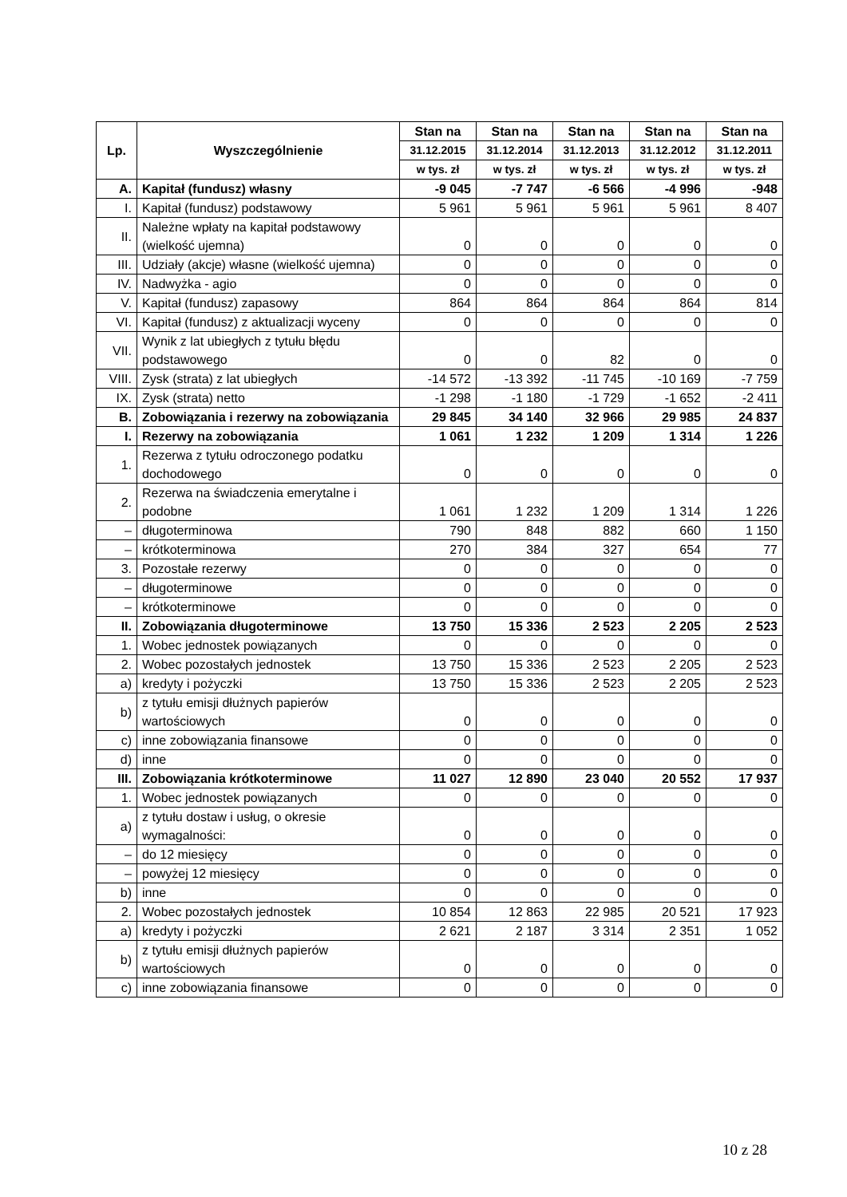| Lp. | Wyszczególnienie | Stan na | Stan na | Stan na | Stan na | Stan na |
| --- | --- | --- | --- | --- | --- | --- |
| | | 31.12.2015 | 31.12.2014 | 31.12.2013 | 31.12.2012 | 31.12.2011 |
| | | w tys. zł | w tys. zł | w tys. zł | w tys. zł | w tys. zł |
| A. | Kapitał (fundusz) własny | -9 045 | -7 747 | -6 566 | -4 996 | -948 |
| I. | Kapitał (fundusz) podstawowy | 5 961 | 5 961 | 5 961 | 5 961 | 8 407 |
| II. | Należne wpłaty na kapitał podstawowy (wielkość ujemna) | 0 | 0 | 0 | 0 | 0 |
| III. | Udziały (akcje) własne (wielkość ujemna) | 0 | 0 | 0 | 0 | 0 |
| IV. | Nadwyżka - agio | 0 | 0 | 0 | 0 | 0 |
| V. | Kapitał (fundusz) zapasowy | 864 | 864 | 864 | 864 | 814 |
| VI. | Kapitał (fundusz) z aktualizacji wyceny | 0 | 0 | 0 | 0 | 0 |
| VII. | Wynik z lat ubiegłych z tytułu błędu podstawowego | 0 | 0 | 82 | 0 | 0 |
| VIII. | Zysk (strata) z lat ubiegłych | -14 572 | -13 392 | -11 745 | -10 169 | -7 759 |
| IX. | Zysk (strata) netto | -1 298 | -1 180 | -1 729 | -1 652 | -2 411 |
| B. | Zobowiązania i rezerwy na zobowiązania | 29 845 | 34 140 | 32 966 | 29 985 | 24 837 |
| I. | Rezerwy na zobowiązania | 1 061 | 1 232 | 1 209 | 1 314 | 1 226 |
| 1. | Rezerwa z tytułu odroczonego podatku dochodowego | 0 | 0 | 0 | 0 | 0 |
| 2. | Rezerwa na świadczenia emerytalne i podobne | 1 061 | 1 232 | 1 209 | 1 314 | 1 226 |
| – | długoterminowa | 790 | 848 | 882 | 660 | 1 150 |
| – | krótkoterminowa | 270 | 384 | 327 | 654 | 77 |
| 3. | Pozostałe rezerwy | 0 | 0 | 0 | 0 | 0 |
| – | długoterminowe | 0 | 0 | 0 | 0 | 0 |
| – | krótkoterminowe | 0 | 0 | 0 | 0 | 0 |
| II. | Zobowiązania długoterminowe | 13 750 | 15 336 | 2 523 | 2 205 | 2 523 |
| 1. | Wobec jednostek powiązanych | 0 | 0 | 0 | 0 | 0 |
| 2. | Wobec pozostałych jednostek | 13 750 | 15 336 | 2 523 | 2 205 | 2 523 |
| a) | kredyty i pożyczki | 13 750 | 15 336 | 2 523 | 2 205 | 2 523 |
| b) | z tytułu emisji dłużnych papierów wartościowych | 0 | 0 | 0 | 0 | 0 |
| c) | inne zobowiązania finansowe | 0 | 0 | 0 | 0 | 0 |
| d) | inne | 0 | 0 | 0 | 0 | 0 |
| III. | Zobowiązania krótkoterminowe | 11 027 | 12 890 | 23 040 | 20 552 | 17 937 |
| 1. | Wobec jednostek powiązanych | 0 | 0 | 0 | 0 | 0 |
| a) | z tytułu dostaw i usług, o okresie wymagalności: | 0 | 0 | 0 | 0 | 0 |
| – | do 12 miesięcy | 0 | 0 | 0 | 0 | 0 |
| – | powyżej 12 miesięcy | 0 | 0 | 0 | 0 | 0 |
| b) | inne | 0 | 0 | 0 | 0 | 0 |
| 2. | Wobec pozostałych jednostek | 10 854 | 12 863 | 22 985 | 20 521 | 17 923 |
| a) | kredyty i pożyczki | 2 621 | 2 187 | 3 314 | 2 351 | 1 052 |
| b) | z tytułu emisji dłużnych papierów wartościowych | 0 | 0 | 0 | 0 | 0 |
| c) | inne zobowiązania finansowe | 0 | 0 | 0 | 0 | 0 |
10 z 28